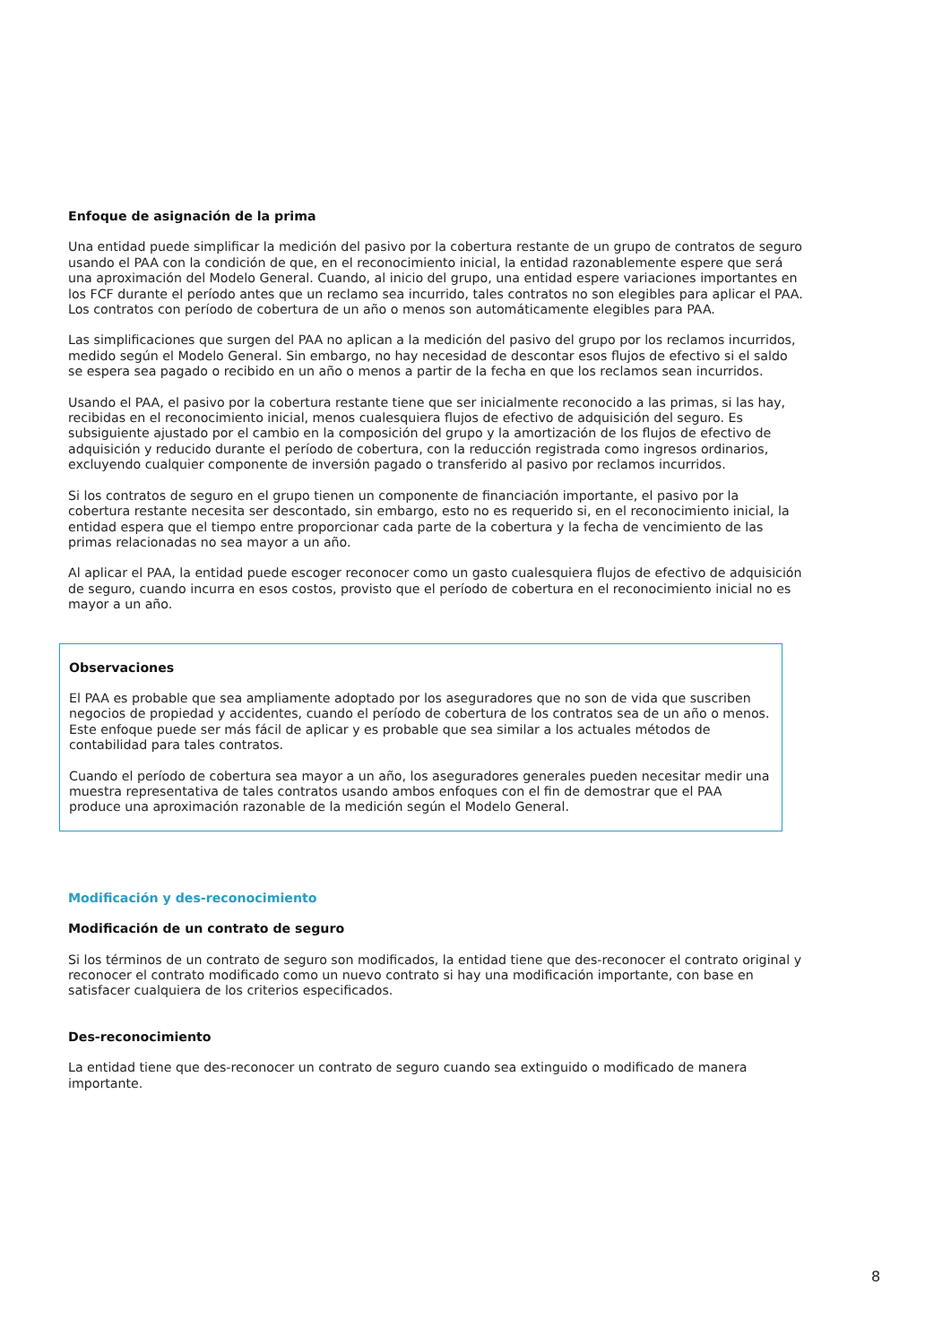Enfoque de asignación de la prima
Una entidad puede simplificar la medición del pasivo por la cobertura restante de un grupo de contratos de seguro usando el PAA con la condición de que, en el reconocimiento inicial, la entidad razonablemente espere que será una aproximación del Modelo General. Cuando, al inicio del grupo, una entidad espere variaciones importantes en los FCF durante el período antes que un reclamo sea incurrido, tales contratos no son elegibles para aplicar el PAA. Los contratos con período de cobertura de un año o menos son automáticamente elegibles para PAA.
Las simplificaciones que surgen del PAA no aplican a la medición del pasivo del grupo por los reclamos incurridos, medido según el Modelo General. Sin embargo, no hay necesidad de descontar esos flujos de efectivo si el saldo se espera sea pagado o recibido en un año o menos a partir de la fecha en que los reclamos sean incurridos.
Usando el PAA, el pasivo por la cobertura restante tiene que ser inicialmente reconocido a las primas, si las hay, recibidas en el reconocimiento inicial, menos cualesquiera flujos de efectivo de adquisición del seguro. Es subsiguiente ajustado por el cambio en la composición del grupo y la amortización de los flujos de efectivo de adquisición y reducido durante el período de cobertura, con la reducción registrada como ingresos ordinarios, excluyendo cualquier componente de inversión pagado o transferido al pasivo por reclamos incurridos.
Si los contratos de seguro en el grupo tienen un componente de financiación importante, el pasivo por la cobertura restante necesita ser descontado, sin embargo, esto no es requerido si, en el reconocimiento inicial, la entidad espera que el tiempo entre proporcionar cada parte de la cobertura y la fecha de vencimiento de las primas relacionadas no sea mayor a un año.
Al aplicar el PAA, la entidad puede escoger reconocer como un gasto cualesquiera flujos de efectivo de adquisición de seguro, cuando incurra en esos costos, provisto que el período de cobertura en el reconocimiento inicial no es mayor a un año.
Observaciones
El PAA es probable que sea ampliamente adoptado por los aseguradores que no son de vida que suscriben negocios de propiedad y accidentes, cuando el período de cobertura de los contratos sea de un año o menos. Este enfoque puede ser más fácil de aplicar y es probable que sea similar a los actuales métodos de contabilidad para tales contratos.
Cuando el período de cobertura sea mayor a un año, los aseguradores generales pueden necesitar medir una muestra representativa de tales contratos usando ambos enfoques con el fin de demostrar que el PAA produce una aproximación razonable de la medición según el Modelo General.
Modificación y des-reconocimiento
Modificación de un contrato de seguro
Si los términos de un contrato de seguro son modificados, la entidad tiene que des-reconocer el contrato original y reconocer el contrato modificado como un nuevo contrato si hay una modificación importante, con base en satisfacer cualquiera de los criterios especificados.
Des-reconocimiento
La entidad tiene que des-reconocer un contrato de seguro cuando sea extinguido o modificado de manera importante.
8